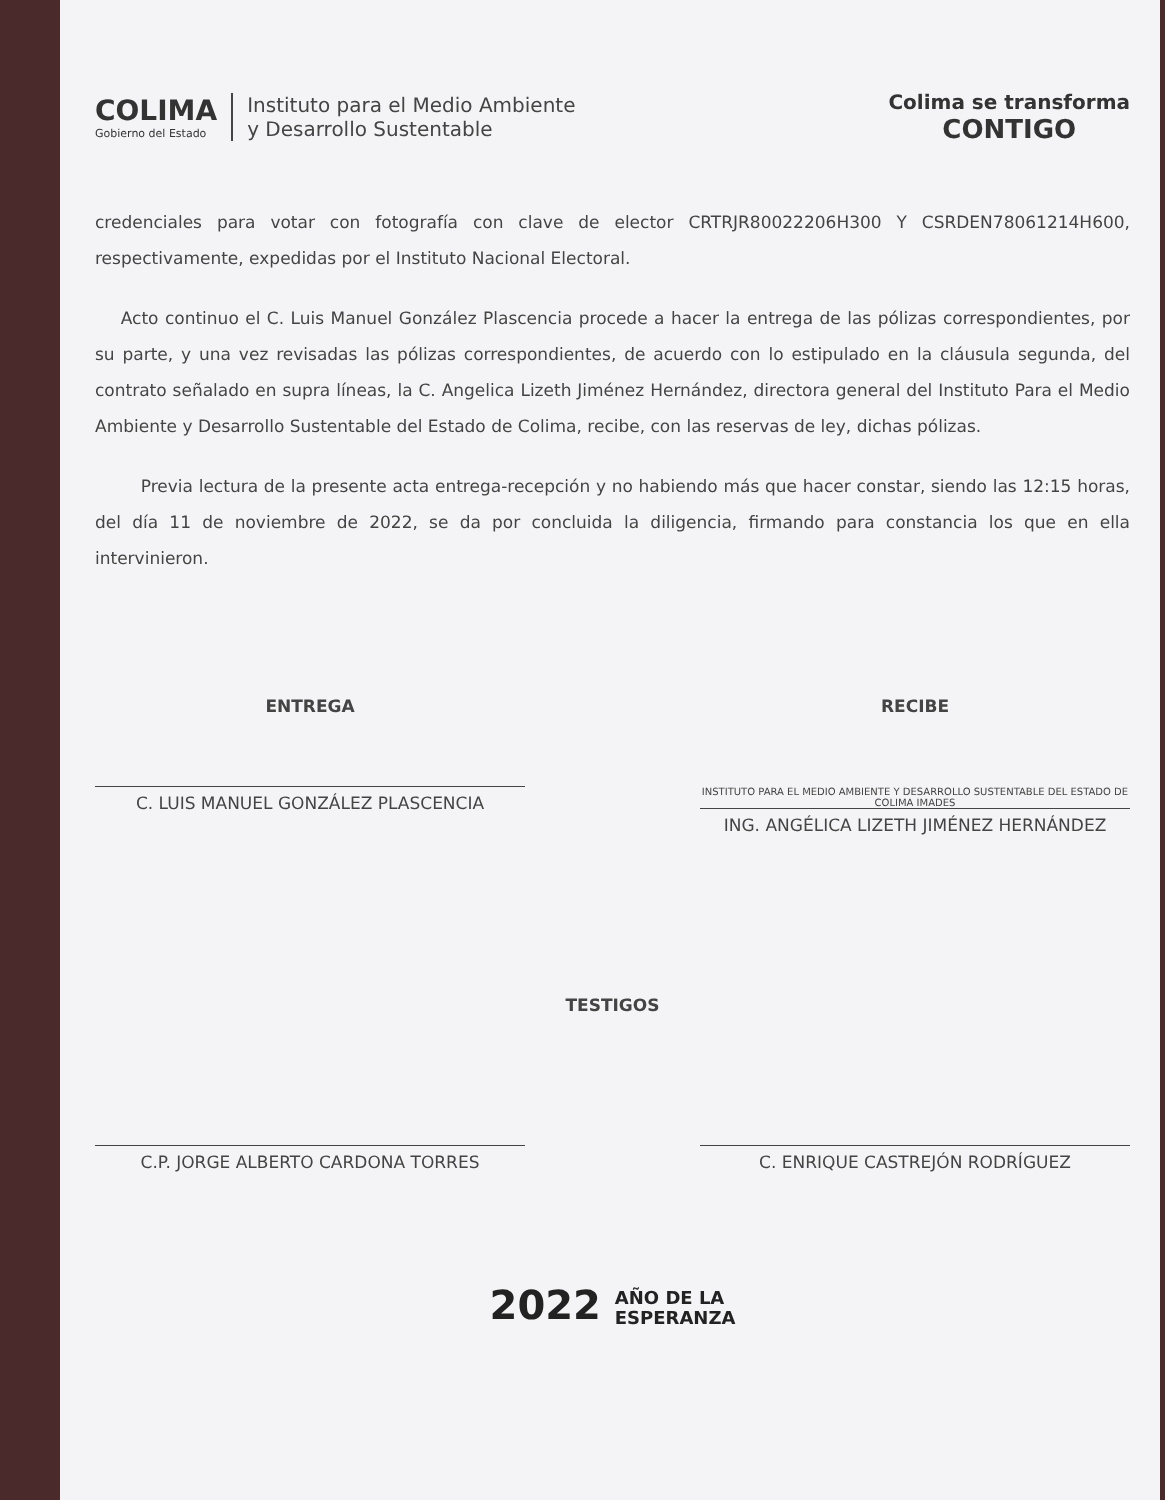COLIMA
Gobierno del Estado
Instituto para el Medio Ambiente
y Desarrollo Sustentable
Colima se transforma
CONTIGO
credenciales para votar con fotografía con clave de elector CRTRJR80022206H300 Y CSRDEN78061214H600, respectivamente, expedidas por el Instituto Nacional Electoral.
Acto continuo el C. Luis Manuel González Plascencia procede a hacer la entrega de las pólizas correspondientes, por su parte, y una vez revisadas las pólizas correspondientes, de acuerdo con lo estipulado en la cláusula segunda, del contrato señalado en supra líneas, la C. Angelica Lizeth Jiménez Hernández, directora general del Instituto Para el Medio Ambiente y Desarrollo Sustentable del Estado de Colima, recibe, con las reservas de ley, dichas pólizas.
Previa lectura de la presente acta entrega-recepción y no habiendo más que hacer constar, siendo las 12:15 horas, del día 11 de noviembre de 2022, se da por concluida la diligencia, firmando para constancia los que en ella intervinieron.
ENTREGA
C. LUIS MANUEL GONZÁLEZ PLASCENCIA
RECIBE
INSTITUTO PARA EL MEDIO AMBIENTE Y DESARROLLO SUSTENTABLE DEL ESTADO DE COLIMA IMADES
ING. ANGÉLICA LIZETH JIMÉNEZ HERNÁNDEZ
TESTIGOS
C.P. JORGE ALBERTO CARDONA TORRES C. ENRIQUE CASTREJÓN RODRÍGUEZ
2022 AÑO DE LA
ESPERANZA